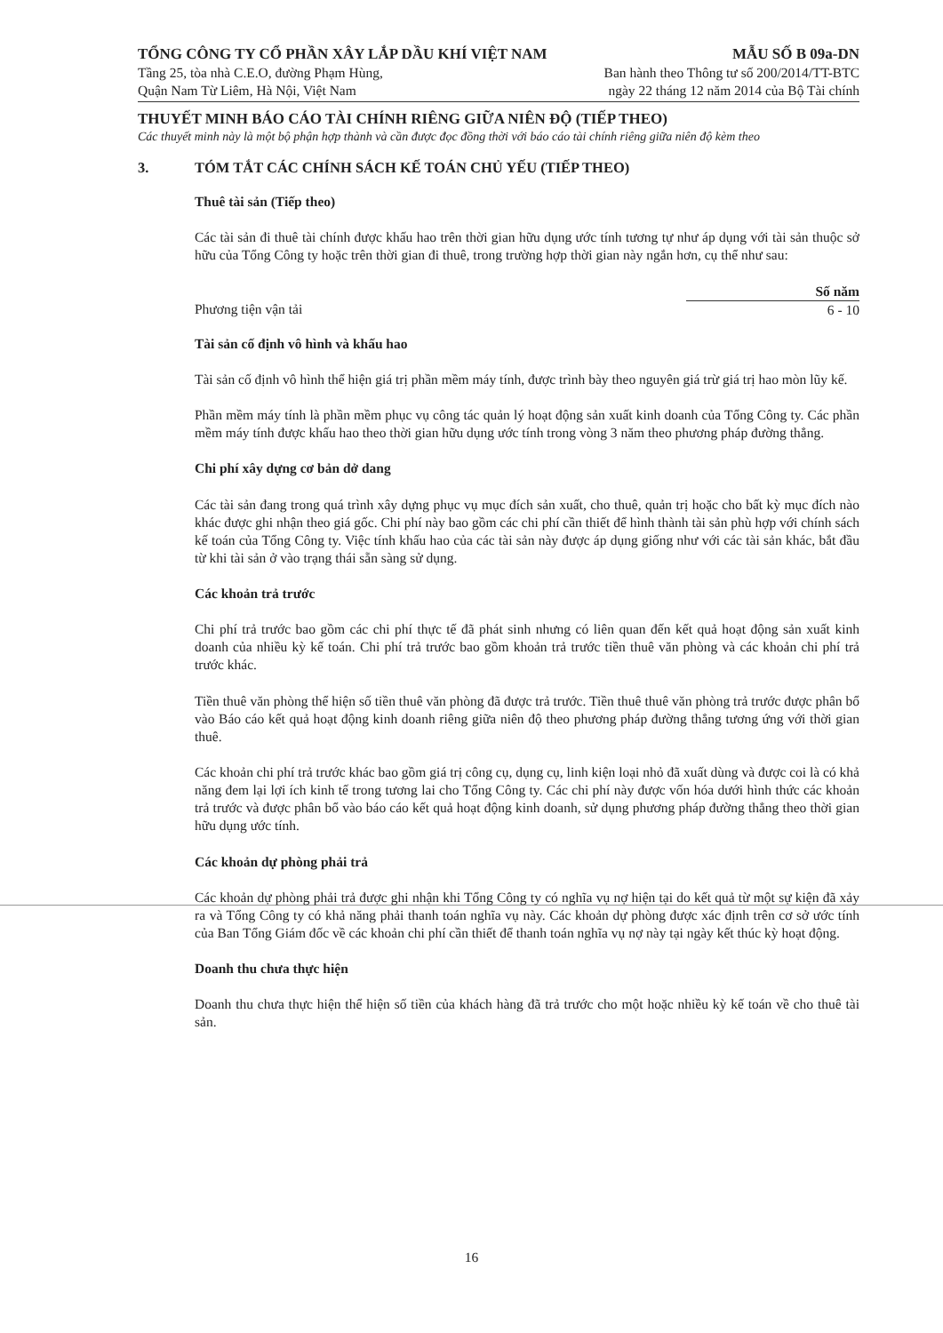TỔNG CÔNG TY CỔ PHẦN XÂY LẮP DẦU KHÍ VIỆT NAM
Tầng 25, tòa nhà C.E.O, đường Phạm Hùng,
Quận Nam Từ Liêm, Hà Nội, Việt Nam
MẪU SỐ B 09a-DN
Ban hành theo Thông tư số 200/2014/TT-BTC
ngày 22 tháng 12 năm 2014 của Bộ Tài chính
THUYẾT MINH BÁO CÁO TÀI CHÍNH RIÊNG GIỮA NIÊN ĐỘ (TIẾP THEO)
Các thuyết minh này là một bộ phận hợp thành và cần được đọc đồng thời với báo cáo tài chính riêng giữa niên độ kèm theo
3. TÓM TẮT CÁC CHÍNH SÁCH KẾ TOÁN CHỦ YẾU (TIẾP THEO)
Thuê tài sản (Tiếp theo)
Các tài sản đi thuê tài chính được khấu hao trên thời gian hữu dụng ước tính tương tự như áp dụng với tài sản thuộc sở hữu của Tổng Công ty hoặc trên thời gian đi thuê, trong trường hợp thời gian này ngắn hơn, cụ thể như sau:
| | Số năm |
| --- | --- |
| Phương tiện vận tải | 6 - 10 |
Tài sản cố định vô hình và khấu hao
Tài sản cố định vô hình thể hiện giá trị phần mềm máy tính, được trình bày theo nguyên giá trừ giá trị hao mòn lũy kế.
Phần mềm máy tính là phần mềm phục vụ công tác quản lý hoạt động sản xuất kinh doanh của Tổng Công ty. Các phần mềm máy tính được khấu hao theo thời gian hữu dụng ước tính trong vòng 3 năm theo phương pháp đường thẳng.
Chi phí xây dựng cơ bản dở dang
Các tài sản đang trong quá trình xây dựng phục vụ mục đích sản xuất, cho thuê, quản trị hoặc cho bất kỳ mục đích nào khác được ghi nhận theo giá gốc. Chi phí này bao gồm các chi phí cần thiết để hình thành tài sản phù hợp với chính sách kế toán của Tổng Công ty. Việc tính khấu hao của các tài sản này được áp dụng giống như với các tài sản khác, bắt đầu từ khi tài sản ở vào trạng thái sẵn sàng sử dụng.
Các khoản trả trước
Chi phí trả trước bao gồm các chi phí thực tế đã phát sinh nhưng có liên quan đến kết quả hoạt động sản xuất kinh doanh của nhiều kỳ kế toán. Chi phí trả trước bao gồm khoản trả trước tiền thuê văn phòng và các khoản chi phí trả trước khác.
Tiền thuê văn phòng thể hiện số tiền thuê văn phòng đã được trả trước. Tiền thuê thuê văn phòng trả trước được phân bổ vào Báo cáo kết quả hoạt động kinh doanh riêng giữa niên độ theo phương pháp đường thẳng tương ứng với thời gian thuê.
Các khoản chi phí trả trước khác bao gồm giá trị công cụ, dụng cụ, linh kiện loại nhỏ đã xuất dùng và được coi là có khả năng đem lại lợi ích kinh tế trong tương lai cho Tổng Công ty. Các chi phí này được vốn hóa dưới hình thức các khoản trả trước và được phân bổ vào báo cáo kết quả hoạt động kinh doanh, sử dụng phương pháp đường thẳng theo thời gian hữu dụng ước tính.
Các khoản dự phòng phải trả
Các khoản dự phòng phải trả được ghi nhận khi Tổng Công ty có nghĩa vụ nợ hiện tại do kết quả từ một sự kiện đã xảy ra và Tổng Công ty có khả năng phải thanh toán nghĩa vụ này. Các khoản dự phòng được xác định trên cơ sở ước tính của Ban Tổng Giám đốc về các khoản chi phí cần thiết để thanh toán nghĩa vụ nợ này tại ngày kết thúc kỳ hoạt động.
Doanh thu chưa thực hiện
Doanh thu chưa thực hiện thể hiện số tiền của khách hàng đã trả trước cho một hoặc nhiều kỳ kế toán về cho thuê tài sản.
16